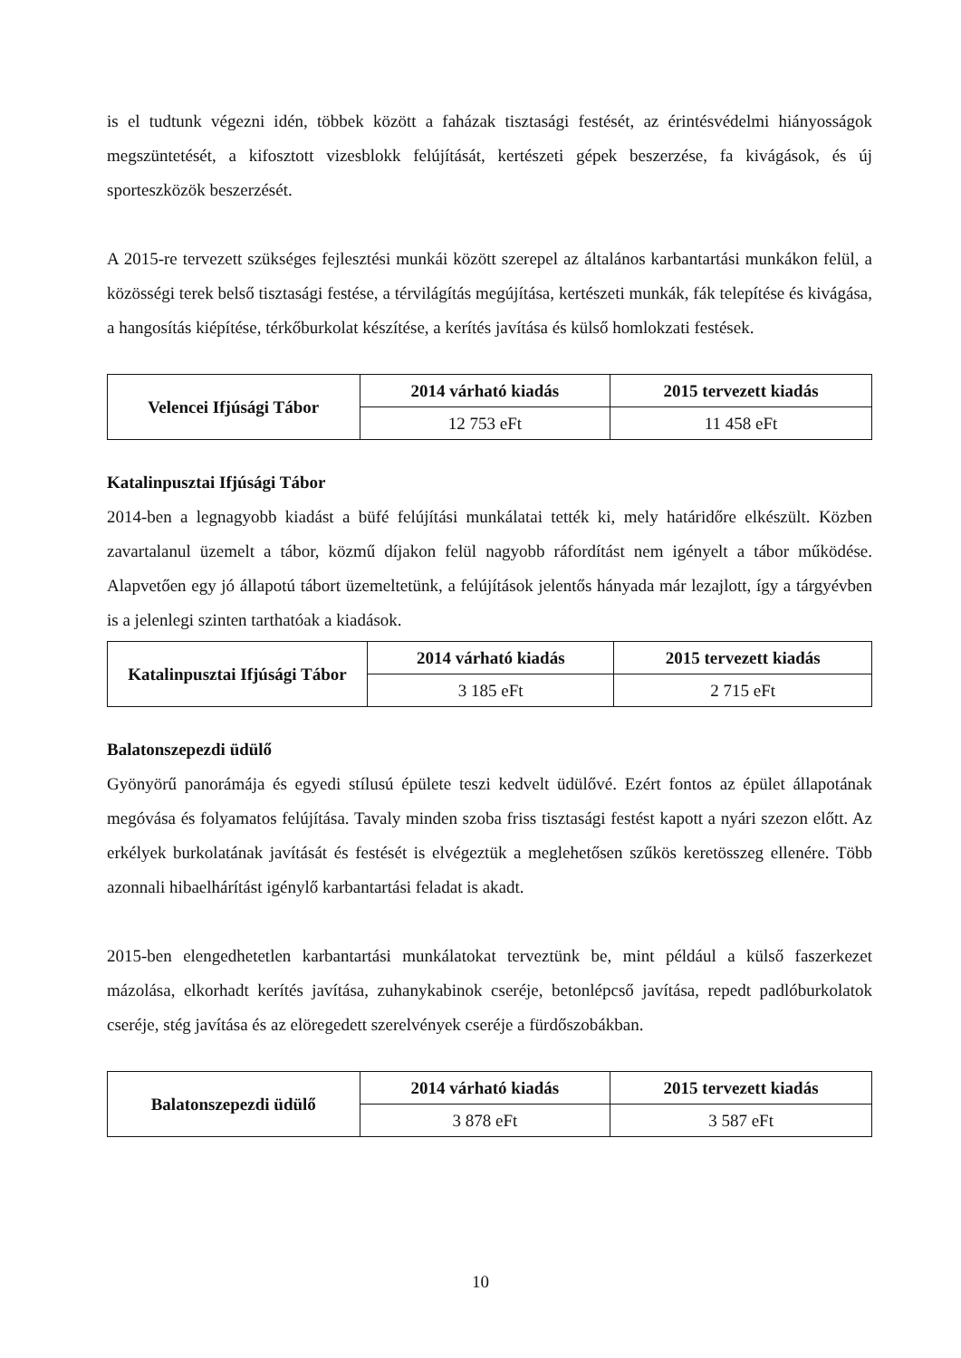is el tudtunk végezni idén, többek között a faházak tisztasági festését, az érintésvédelmi hiányosságok megszüntetését, a kifosztott vizesblokk felújítását, kertészeti gépek beszerzése, fa kivágások, és új sporteszközök beszerzését.
A 2015-re tervezett szükséges fejlesztési munkái között szerepel az általános karbantartási munkákon felül, a közösségi terek belső tisztasági festése, a térvilágítás megújítása, kertészeti munkák, fák telepítése és kivágása, a hangosítás kiépítése, térkőburkolat készítése, a kerítés javítása és külső homlokzati festések.
| Velencei Ifjúsági Tábor | 2014 várható kiadás | 2015 tervezett kiadás |
| | 12 753 eFt | 11 458 eFt |
Katalinpusztai Ifjúsági Tábor
2014-ben a legnagyobb kiadást a büfé felújítási munkálatai tették ki, mely határidőre elkészült. Közben zavartalanul üzemelt a tábor, közmű díjakon felül nagyobb ráfordítást nem igényelt a tábor működése. Alapvetően egy jó állapotú tábort üzemeltetünk, a felújítások jelentős hányada már lezajlott, így a tárgyévben is a jelenlegi szinten tarthatóak a kiadások.
| Katalinpusztai Ifjúsági Tábor | 2014 várható kiadás | 2015 tervezett kiadás |
| | 3 185 eFt | 2 715 eFt |
Balatonszepezdi üdülő
Gyönyörű panorámája és egyedi stílusú épülete teszi kedvelt üdülővé. Ezért fontos az épület állapotának megóvása és folyamatos felújítása. Tavaly minden szoba friss tisztasági festést kapott a nyári szezon előtt. Az erkélyek burkolatának javítását és festését is elvégeztük a meglehetősen szűkös keretösszeg ellenére. Több azonnali hibaelhárítást igénylő karbantartási feladat is akadt.
2015-ben elengedhetetlen karbantartási munkálatokat terveztünk be, mint például a külső faszerkezet mázolása, elkorhadt kerítés javítása, zuhanykabinok cseréje, betonlépcső javítása, repedt padlóburkolatok cseréje, stég javítása és az elöregedett szerelvények cseréje a fürdőszobákban.
| Balatonszepezdi üdülő | 2014 várható kiadás | 2015 tervezett kiadás |
| | 3 878 eFt | 3 587 eFt |
10